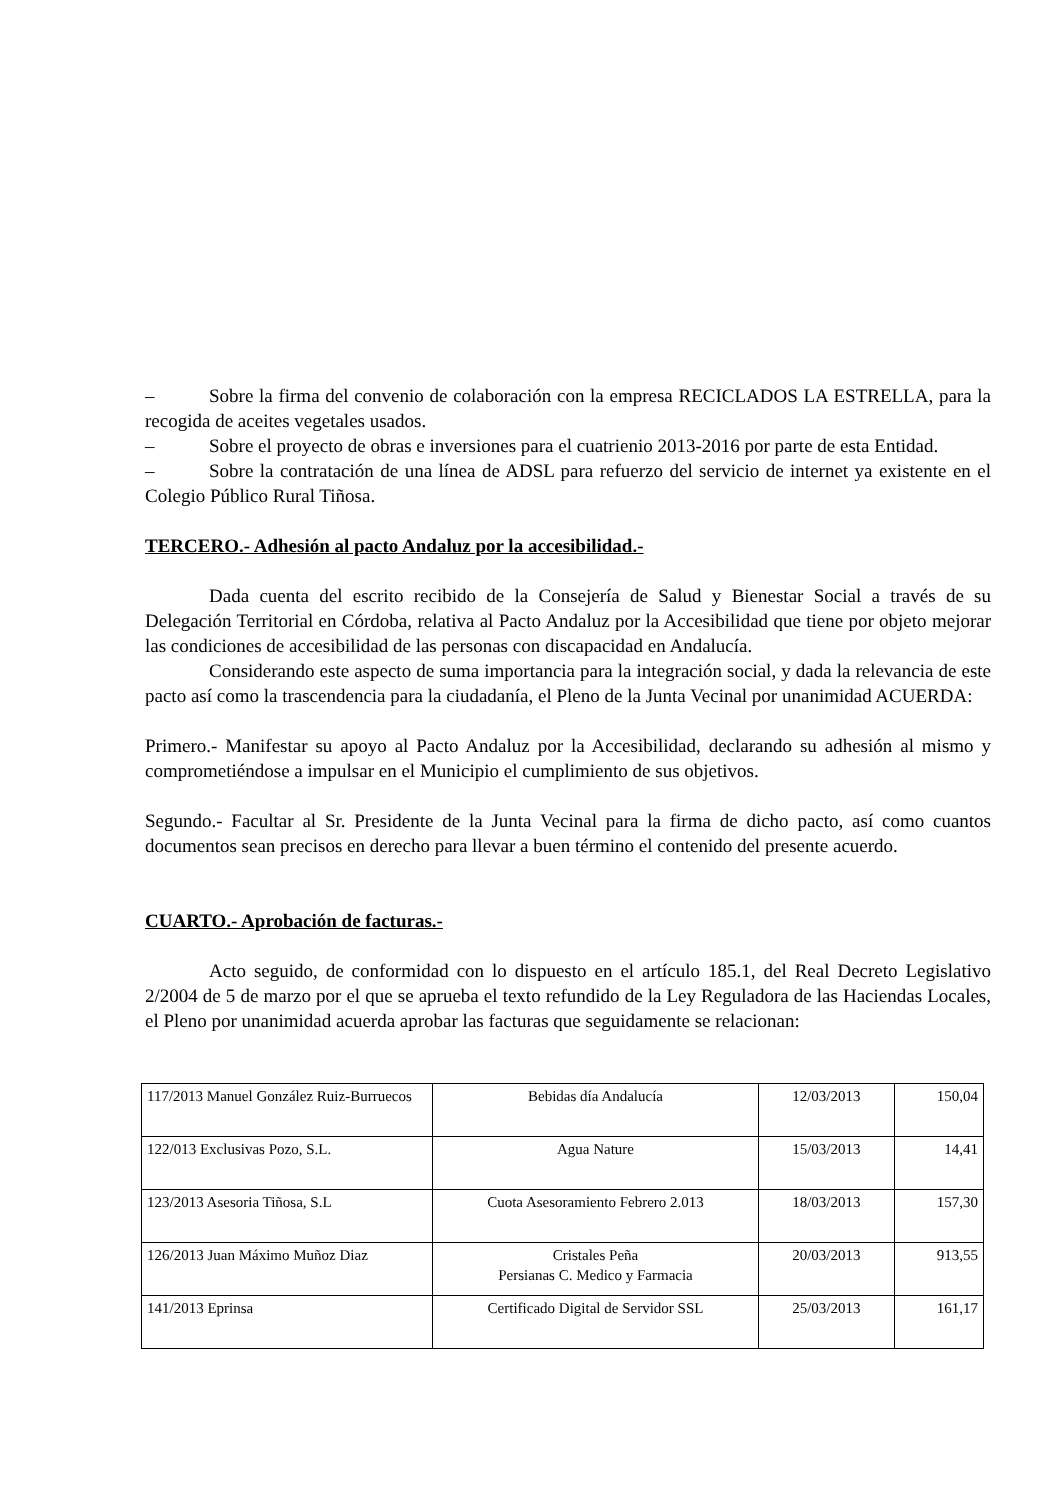– Sobre la firma del convenio de colaboración con la empresa RECICLADOS LA ESTRELLA, para la recogida de aceites vegetales usados.
– Sobre el proyecto de obras e inversiones para el cuatrienio 2013-2016 por parte de esta Entidad.
– Sobre la contratación de una línea de ADSL para refuerzo del servicio de internet ya existente en el Colegio Público Rural Tiñosa.
TERCERO.- Adhesión al pacto Andaluz por la accesibilidad.-
Dada cuenta del escrito recibido de la Consejería de Salud y Bienestar Social a través de su Delegación Territorial en Córdoba, relativa al Pacto Andaluz por la Accesibilidad que tiene por objeto mejorar las condiciones de accesibilidad de las personas con discapacidad en Andalucía.
Considerando este aspecto de suma importancia para la integración social, y dada la relevancia de este pacto así como la trascendencia para la ciudadanía, el Pleno de la Junta Vecinal por unanimidad ACUERDA:
Primero.- Manifestar su apoyo al Pacto Andaluz por la Accesibilidad, declarando su adhesión al mismo y comprometiéndose a impulsar en el Municipio el cumplimiento de sus objetivos.
Segundo.- Facultar al Sr. Presidente de la Junta Vecinal para la firma de dicho pacto, así como cuantos documentos sean precisos en derecho para llevar a buen término el contenido del presente acuerdo.
CUARTO.- Aprobación de facturas.-
Acto seguido, de conformidad con lo dispuesto en el artículo 185.1, del Real Decreto Legislativo 2/2004 de 5 de marzo por el que se aprueba el texto refundido de la Ley Reguladora de las Haciendas Locales, el Pleno por unanimidad acuerda aprobar las facturas que seguidamente se relacionan:
| 117/2013 Manuel González Ruiz-Burruecos | Bebidas día Andalucía | 12/03/2013 | 150,04 |
| 122/013 Exclusivas Pozo, S.L. | Agua Nature | 15/03/2013 | 14,41 |
| 123/2013 Asesoria Tiñosa, S.L | Cuota Asesoramiento Febrero 2.013 | 18/03/2013 | 157,30 |
| 126/2013 Juan Máximo Muñoz Diaz | Cristales Peña Persianas C. Medico y Farmacia | 20/03/2013 | 913,55 |
| 141/2013 Eprinsa | Certificado Digital de Servidor SSL | 25/03/2013 | 161,17 |